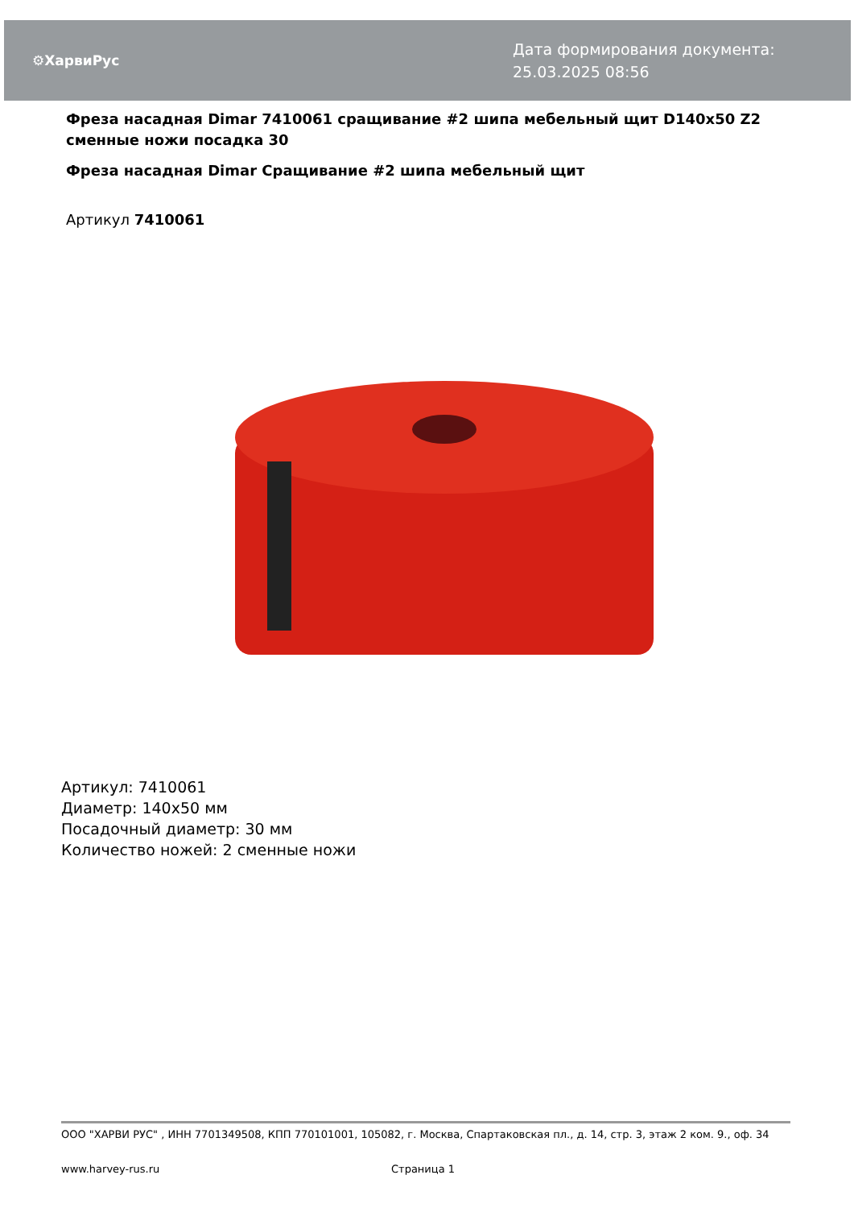⚙ХарвиРус
Дата формирования документа: 25.03.2025 08:56
Фреза насадная Dimar 7410061 сращивание #2 шипа мебельный щит D140x50 Z2 сменные ножи посадка 30
Фреза насадная Dimar Сращивание #2 шипа мебельный щит
Артикул 7410061
Артикул: 7410061
Диаметр: 140x50 мм
Посадочный диаметр: 30 мм
Количество ножей: 2 сменные ножи
ООО "ХАРВИ РУС" , ИНН 7701349508, КПП 770101001, 105082, г. Москва, Спартаковская пл., д. 14, стр. 3, этаж 2 ком. 9., оф. 34
www.harvey-rus.ru Страница 1